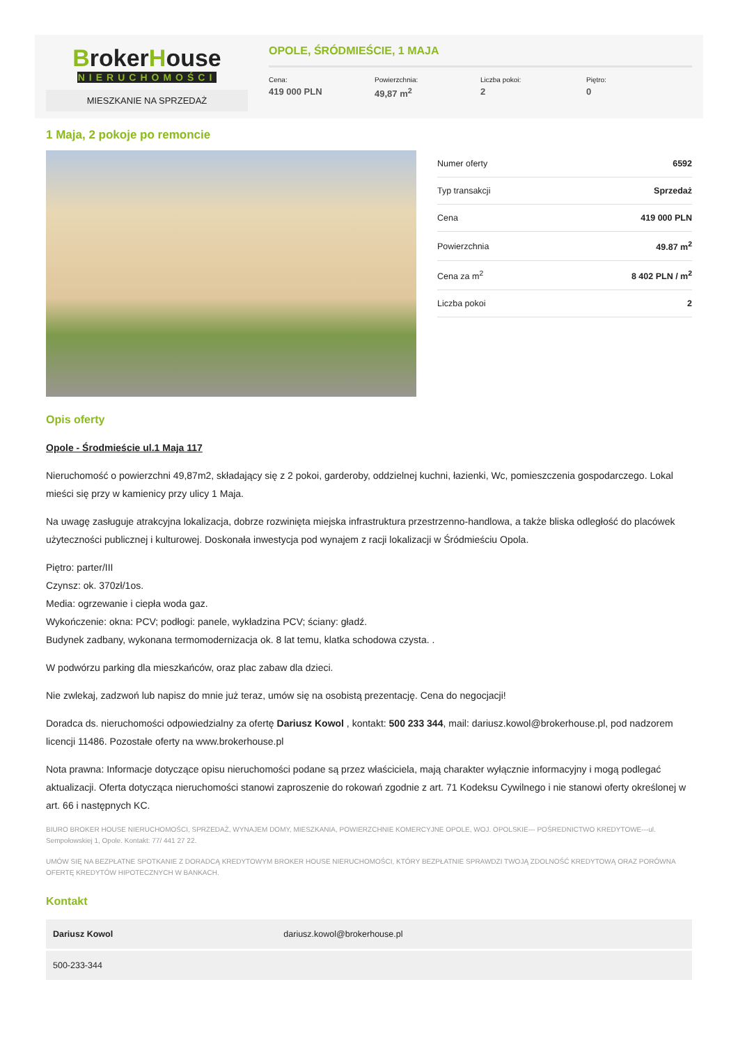BrokerHouse
NIERUCHOMOŚCI
MIESZKANIE NA SPRZEDAŻ
OPOLE, ŚRÓDMIEŚCIE, 1 MAJA
Cena:
419 000 PLN
Powierzchnia:
49,87 m<sup>2</sup>
Liczba pokoi:
2
Piętro:
0
1 Maja, 2 pokoje po remoncie
| Numer oferty | 6592 |
| Typ transakcji | Sprzedaż |
| Cena | 419 000 PLN |
| Powierzchnia | 49.87 m<sup>2</sup> |
| Cena za m<sup>2</sup> | 8 402 PLN / m<sup>2</sup> |
| Liczba pokoi | 2 |
Opis oferty
Opole - Środmieście ul.1 Maja 117
Nieruchomość o powierzchni 49,87m2, składający się z 2 pokoi, garderoby, oddzielnej kuchni, łazienki, Wc, pomieszczenia gospodarczego. Lokal mieści się przy w kamienicy przy ulicy 1 Maja.
Na uwagę zasługuje atrakcyjna lokalizacja, dobrze rozwinięta miejska infrastruktura przestrzenno-handlowa, a także bliska odległość do placówek użyteczności publicznej i kulturowej. Doskonała inwestycja pod wynajem z racji lokalizacji w Śródmieściu Opola.
Piętro: parter/III
Czynsz: ok. 370zł/1os.
Media: ogrzewanie i ciepła woda gaz.
Wykończenie: okna: PCV; podłogi: panele, wykładzina PCV; ściany: gładź.
Budynek zadbany, wykonana termomodernizacja ok. 8 lat temu, klatka schodowa czysta. .
W podwórzu parking dla mieszkańców, oraz plac zabaw dla dzieci.
Nie zwlekaj, zadzwoń lub napisz do mnie już teraz, umów się na osobistą prezentację. Cena do negocjacji!
Doradca ds. nieruchomości odpowiedzialny za ofertę Dariusz Kowol , kontakt: 500 233 344, mail: dariusz.kowol@brokerhouse.pl, pod nadzorem licencji 11486. Pozostałe oferty na www.brokerhouse.pl
Nota prawna: Informacje dotyczące opisu nieruchomości podane są przez właściciela, mają charakter wyłącznie informacyjny i mogą podlegać aktualizacji. Oferta dotycząca nieruchomości stanowi zaproszenie do rokowań zgodnie z art. 71 Kodeksu Cywilnego i nie stanowi oferty określonej w art. 66 i następnych KC.
BIURO BROKER HOUSE NIERUCHOMOŚCI, SPRZEDAŻ, WYNAJEM DOMY, MIESZKANIA, POWIERZCHNIE KOMERCYJNE OPOLE, WOJ. OPOLSKIE--- POŚREDNICTWO KREDYTOWE---ul. Sempołowskiej 1, Opole. Kontakt: 77/ 441 27 22.
UMÓW SIĘ NA BEZPŁATNE SPOTKANIE Z DORADCĄ KREDYTOWYM BROKER HOUSE NIERUCHOMOŚCI, KTÓRY BEZPŁATNIE SPRAWDZI TWOJĄ ZDOLNOŚĆ KREDYTOWĄ ORAZ PORÓWNA OFERTĘ KREDYTÓW HIPOTECZNYCH W BANKACH.
Kontakt
| Dariusz Kowol | dariusz.kowol@brokerhouse.pl |
| 500-233-344 | |